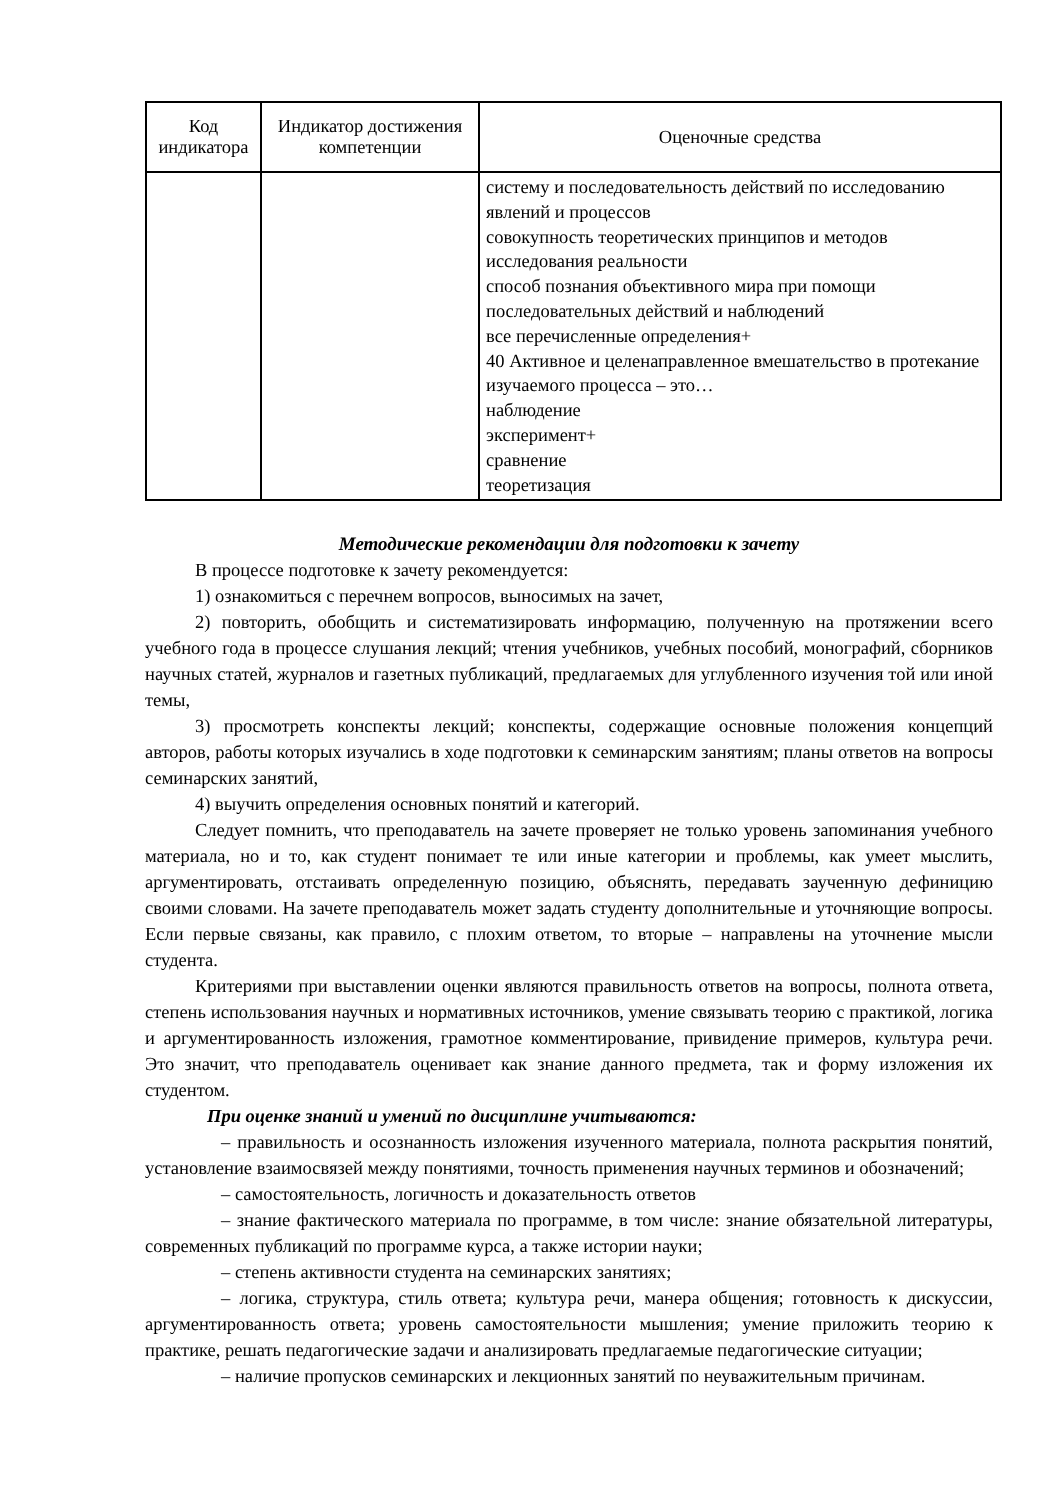| Код индикатора | Индикатор достижения компетенции | Оценочные средства |
| --- | --- | --- |
| | | систему и последовательность действий по исследованию явлений и процессов совокупность теоретических принципов и методов исследования реальности способ познания объективного мира при помощи последовательных действий и наблюдений все перечисленные определения+ 40 Активное и целенаправленное вмешательство в протекание изучаемого процесса – это… наблюдение эксперимент+ сравнение теоретизация |
Методические рекомендации для подготовки к зачету
В процессе подготовке к зачету рекомендуется:
1) ознакомиться с перечнем вопросов, выносимых на зачет,
2) повторить, обобщить и систематизировать информацию, полученную на протяжении всего учебного года в процессе слушания лекций; чтения учебников, учебных пособий, монографий, сборников научных статей, журналов и газетных публикаций, предлагаемых для углубленного изучения той или иной темы,
3) просмотреть конспекты лекций; конспекты, содержащие основные положения концепций авторов, работы которых изучались в ходе подготовки к семинарским занятиям; планы ответов на вопросы семинарских занятий,
4) выучить определения основных понятий и категорий.
Следует помнить, что преподаватель на зачете проверяет не только уровень запоминания учебного материала, но и то, как студент понимает те или иные категории и проблемы, как умеет мыслить, аргументировать, отстаивать определенную позицию, объяснять, передавать заученную дефиницию своими словами. На зачете преподаватель может задать студенту дополнительные и уточняющие вопросы. Если первые связаны, как правило, с плохим ответом, то вторые – направлены на уточнение мысли студента.
Критериями при выставлении оценки являются правильность ответов на вопросы, полнота ответа, степень использования научных и нормативных источников, умение связывать теорию с практикой, логика и аргументированность изложения, грамотное комментирование, привидение примеров, культура речи. Это значит, что преподаватель оценивает как знание данного предмета, так и форму изложения их студентом.
При оценке знаний и умений по дисциплине учитываются:
– правильность и осознанность изложения изученного материала, полнота раскрытия понятий, установление взаимосвязей между понятиями, точность применения научных терминов и обозначений;
– самостоятельность, логичность и доказательность ответов
– знание фактического материала по программе, в том числе: знание обязательной литературы, современных публикаций по программе курса, а также истории науки;
– степень активности студента на семинарских занятиях;
– логика, структура, стиль ответа; культура речи, манера общения; готовность к дискуссии, аргументированность ответа; уровень самостоятельности мышления; умение приложить теорию к практике, решать педагогические задачи и анализировать предлагаемые педагогические ситуации;
– наличие пропусков семинарских и лекционных занятий по неуважительным причинам.